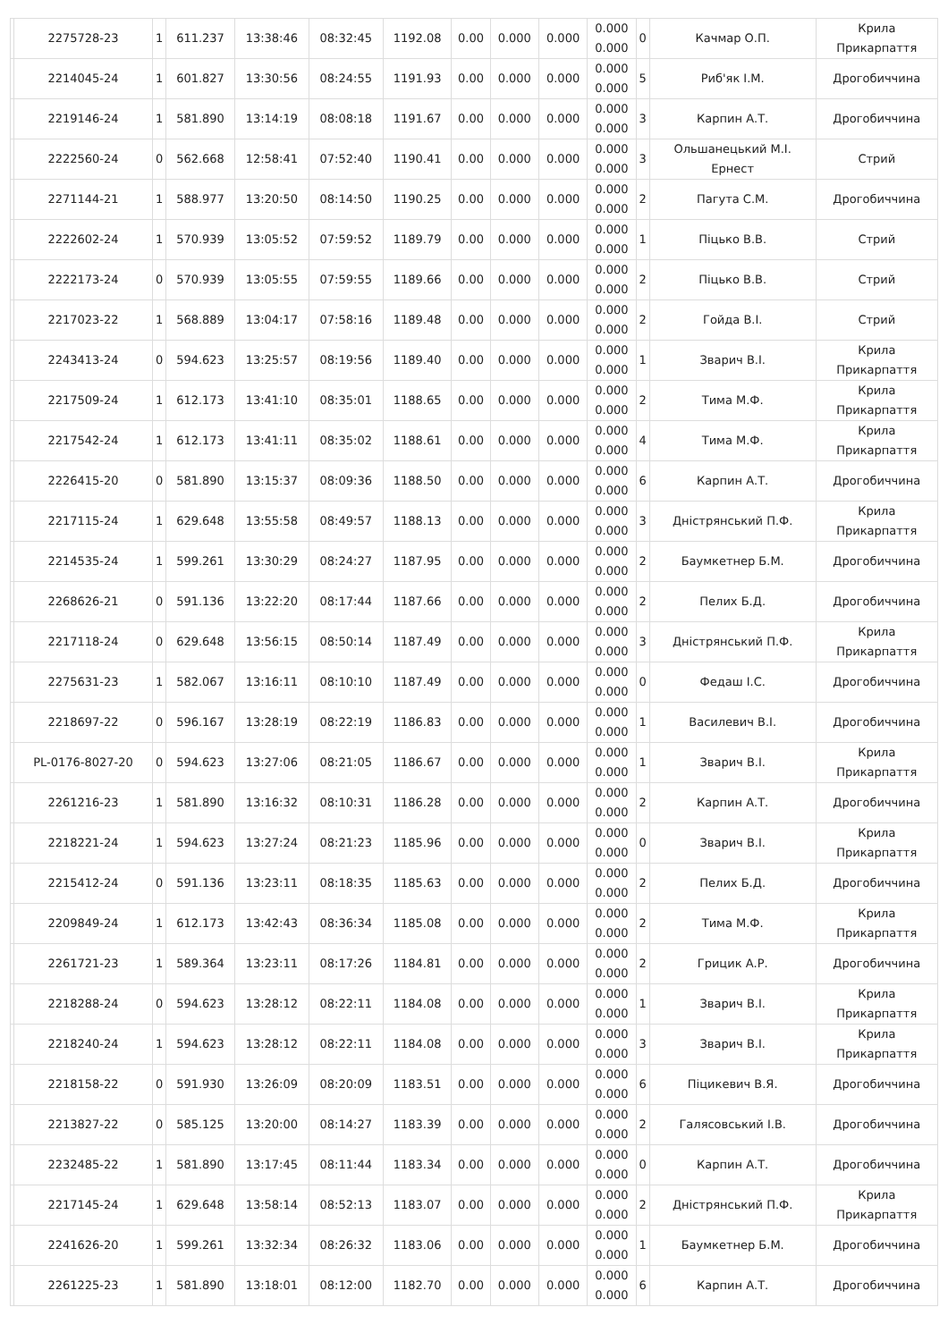| | 2275728-23 | 1 | 611.237 | 13:38:46 | 08:32:45 | 1192.08 | 0.00 | 0.000 | 0.000 | 0.000 0.000 | 0 | Качмар О.П. | Крила Прикарпаття |
| | 2214045-24 | 1 | 601.827 | 13:30:56 | 08:24:55 | 1191.93 | 0.00 | 0.000 | 0.000 | 0.000 0.000 | 5 | Риб'як І.М. | Дрогобиччина |
| | 2219146-24 | 1 | 581.890 | 13:14:19 | 08:08:18 | 1191.67 | 0.00 | 0.000 | 0.000 | 0.000 0.000 | 3 | Карпин А.Т. | Дрогобиччина |
| | 2222560-24 | 0 | 562.668 | 12:58:41 | 07:52:40 | 1190.41 | 0.00 | 0.000 | 0.000 | 0.000 0.000 | 3 | Ольшанецький М.І. Ернест | Стрий |
| | 2271144-21 | 1 | 588.977 | 13:20:50 | 08:14:50 | 1190.25 | 0.00 | 0.000 | 0.000 | 0.000 0.000 | 2 | Пагута С.М. | Дрогобиччина |
| | 2222602-24 | 1 | 570.939 | 13:05:52 | 07:59:52 | 1189.79 | 0.00 | 0.000 | 0.000 | 0.000 0.000 | 1 | Піцько В.В. | Стрий |
| | 2222173-24 | 0 | 570.939 | 13:05:55 | 07:59:55 | 1189.66 | 0.00 | 0.000 | 0.000 | 0.000 0.000 | 2 | Піцько В.В. | Стрий |
| | 2217023-22 | 1 | 568.889 | 13:04:17 | 07:58:16 | 1189.48 | 0.00 | 0.000 | 0.000 | 0.000 0.000 | 2 | Гойда В.І. | Стрий |
| | 2243413-24 | 0 | 594.623 | 13:25:57 | 08:19:56 | 1189.40 | 0.00 | 0.000 | 0.000 | 0.000 0.000 | 1 | Зварич В.І. | Крила Прикарпаття |
| | 2217509-24 | 1 | 612.173 | 13:41:10 | 08:35:01 | 1188.65 | 0.00 | 0.000 | 0.000 | 0.000 0.000 | 2 | Тима М.Ф. | Крила Прикарпаття |
| | 2217542-24 | 1 | 612.173 | 13:41:11 | 08:35:02 | 1188.61 | 0.00 | 0.000 | 0.000 | 0.000 0.000 | 4 | Тима М.Ф. | Крила Прикарпаття |
| | 2226415-20 | 0 | 581.890 | 13:15:37 | 08:09:36 | 1188.50 | 0.00 | 0.000 | 0.000 | 0.000 0.000 | 6 | Карпин А.Т. | Дрогобиччина |
| | 2217115-24 | 1 | 629.648 | 13:55:58 | 08:49:57 | 1188.13 | 0.00 | 0.000 | 0.000 | 0.000 0.000 | 3 | Дністрянський П.Ф. | Крила Прикарпаття |
| | 2214535-24 | 1 | 599.261 | 13:30:29 | 08:24:27 | 1187.95 | 0.00 | 0.000 | 0.000 | 0.000 0.000 | 2 | Баумкетнер Б.М. | Дрогобиччина |
| | 2268626-21 | 0 | 591.136 | 13:22:20 | 08:17:44 | 1187.66 | 0.00 | 0.000 | 0.000 | 0.000 0.000 | 2 | Пелих Б.Д. | Дрогобиччина |
| | 2217118-24 | 0 | 629.648 | 13:56:15 | 08:50:14 | 1187.49 | 0.00 | 0.000 | 0.000 | 0.000 0.000 | 3 | Дністрянський П.Ф. | Крила Прикарпаття |
| | 2275631-23 | 1 | 582.067 | 13:16:11 | 08:10:10 | 1187.49 | 0.00 | 0.000 | 0.000 | 0.000 0.000 | 0 | Федаш І.С. | Дрогобиччина |
| | 2218697-22 | 0 | 596.167 | 13:28:19 | 08:22:19 | 1186.83 | 0.00 | 0.000 | 0.000 | 0.000 0.000 | 1 | Василевич В.І. | Дрогобиччина |
| | PL-0176-8027-20 | 0 | 594.623 | 13:27:06 | 08:21:05 | 1186.67 | 0.00 | 0.000 | 0.000 | 0.000 0.000 | 1 | Зварич В.І. | Крила Прикарпаття |
| | 2261216-23 | 1 | 581.890 | 13:16:32 | 08:10:31 | 1186.28 | 0.00 | 0.000 | 0.000 | 0.000 0.000 | 2 | Карпин А.Т. | Дрогобиччина |
| | 2218221-24 | 1 | 594.623 | 13:27:24 | 08:21:23 | 1185.96 | 0.00 | 0.000 | 0.000 | 0.000 0.000 | 0 | Зварич В.І. | Крила Прикарпаття |
| | 2215412-24 | 0 | 591.136 | 13:23:11 | 08:18:35 | 1185.63 | 0.00 | 0.000 | 0.000 | 0.000 0.000 | 2 | Пелих Б.Д. | Дрогобиччина |
| | 2209849-24 | 1 | 612.173 | 13:42:43 | 08:36:34 | 1185.08 | 0.00 | 0.000 | 0.000 | 0.000 0.000 | 2 | Тима М.Ф. | Крила Прикарпаття |
| | 2261721-23 | 1 | 589.364 | 13:23:11 | 08:17:26 | 1184.81 | 0.00 | 0.000 | 0.000 | 0.000 0.000 | 2 | Грицик А.Р. | Дрогобиччина |
| | 2218288-24 | 0 | 594.623 | 13:28:12 | 08:22:11 | 1184.08 | 0.00 | 0.000 | 0.000 | 0.000 0.000 | 1 | Зварич В.І. | Крила Прикарпаття |
| | 2218240-24 | 1 | 594.623 | 13:28:12 | 08:22:11 | 1184.08 | 0.00 | 0.000 | 0.000 | 0.000 0.000 | 3 | Зварич В.І. | Крила Прикарпаття |
| | 2218158-22 | 0 | 591.930 | 13:26:09 | 08:20:09 | 1183.51 | 0.00 | 0.000 | 0.000 | 0.000 0.000 | 6 | Піцикевич В.Я. | Дрогобиччина |
| | 2213827-22 | 0 | 585.125 | 13:20:00 | 08:14:27 | 1183.39 | 0.00 | 0.000 | 0.000 | 0.000 0.000 | 2 | Галясовський І.В. | Дрогобиччина |
| | 2232485-22 | 1 | 581.890 | 13:17:45 | 08:11:44 | 1183.34 | 0.00 | 0.000 | 0.000 | 0.000 0.000 | 0 | Карпин А.Т. | Дрогобиччина |
| | 2217145-24 | 1 | 629.648 | 13:58:14 | 08:52:13 | 1183.07 | 0.00 | 0.000 | 0.000 | 0.000 0.000 | 2 | Дністрянський П.Ф. | Крила Прикарпаття |
| | 2241626-20 | 1 | 599.261 | 13:32:34 | 08:26:32 | 1183.06 | 0.00 | 0.000 | 0.000 | 0.000 0.000 | 1 | Баумкетнер Б.М. | Дрогобиччина |
| | 2261225-23 | 1 | 581.890 | 13:18:01 | 08:12:00 | 1182.70 | 0.00 | 0.000 | 0.000 | 0.000 0.000 | 6 | Карпин А.Т. | Дрогобиччина |